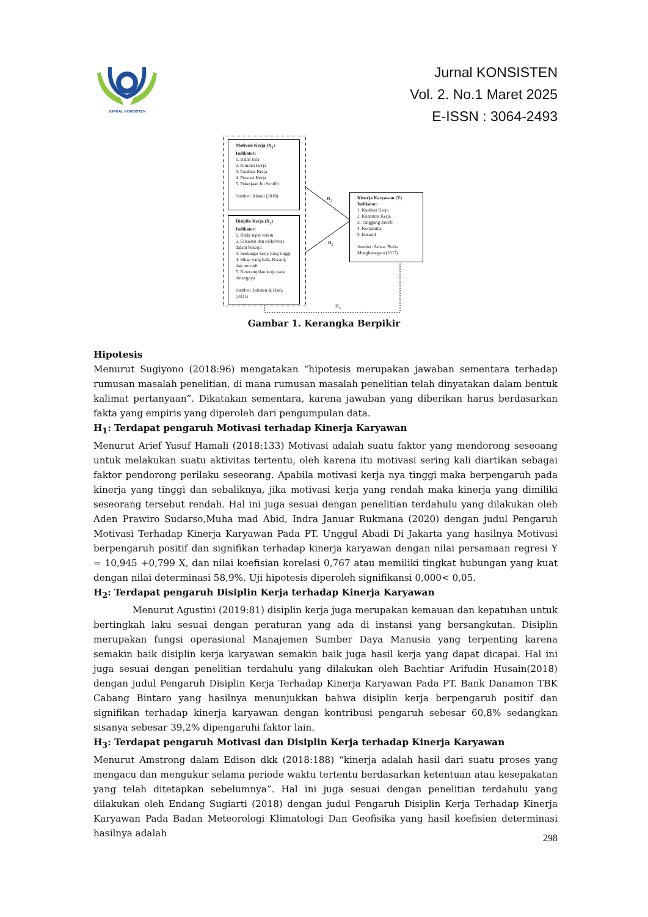JURNAL KONSISTEN
Jurnal KONSISTEN
Vol. 2. No.1 Maret 2025
E-ISSN : 3064-2493
Motivasi Kerja (X<sub>1</sub>)
Indikator:
1. Balas Jasa
2. Kondisi Kerja
3. Fasilitas Kerja
4. Prestasi Kerja
5. Pekerjaan Itu Sendiri
Sumber: Afandi (2018)
Disiplin Kerja (X<sub>2</sub>)
Indikator:
1. Hadir tepat waktu
2. Efisiensi dan efektivitas dalam bekerja
3. Semangat kerja yang tinggi
4. Sikap yang baik, Kreatif, dan inovatif
5. Keterampilan kerja pada bidangnya
Sumber: Jufrizen & Hadi, (2021)
Kinerja Karyawan (Y)
Indikator:
1. Kualitas Kerja
2. Kuantitas Kerja
3. Tanggung Jawab
4. Kerjasama
5. Inisiatif
Sumber: Anwar Prabu Mangkunegara (2017)
H<sub>1</sub>
H<sub>2</sub>
H<sub>3</sub>
Gambar 1. Kerangka Berpikir
Hipotesis
Menurut Sugiyono (2018:96) mengatakan “hipotesis merupakan jawaban sementara terhadap rumusan masalah penelitian, di mana rumusan masalah penelitian telah dinyatakan dalam bentuk kalimat pertanyaan”. Dikatakan sementara, karena jawaban yang diberikan harus berdasarkan fakta yang empiris yang diperoleh dari pengumpulan data.
H<sub>1</sub>: Terdapat pengaruh Motivasi terhadap Kinerja Karyawan
Menurut Arief Yusuf Hamali (2018:133) Motivasi adalah suatu faktor yang mendorong seseoang untuk melakukan suatu aktivitas tertentu, oleh karena itu motivasi sering kali diartikan sebagai faktor pendorong perilaku seseorang. Apabila motivasi kerja nya tinggi maka berpengaruh pada kinerja yang tinggi dan sebaliknya, jika motivasi kerja yang rendah maka kinerja yang dimiliki seseorang tersebut rendah. Hal ini juga sesuai dengan penelitian terdahulu yang dilakukan oleh Aden Prawiro Sudarso,Muha mad Abid, Indra Januar Rukmana (2020) dengan judul Pengaruh Motivasi Terhadap Kinerja Karyawan Pada PT. Unggul Abadi Di Jakarta yang hasilnya Motivasi berpengaruh positif dan signifikan terhadap kinerja karyawan dengan nilai persamaan regresi Y = 10,945 +0,799 X, dan nilai koefisian korelasi 0,767 atau memiliki tingkat hubungan yang kuat dengan nilai determinasi 58,9%. Uji hipotesis diperoleh signifikansi 0,000< 0,05.
H<sub>2</sub>: Terdapat pengaruh Disiplin Kerja terhadap Kinerja Karyawan
Menurut Agustini (2019:81) disiplin kerja juga merupakan kemauan dan kepatuhan untuk bertingkah laku sesuai dengan peraturan yang ada di instansi yang bersangkutan. Disiplin merupakan fungsi operasional Manajemen Sumber Daya Manusia yang terpenting karena semakin baik disiplin kerja karyawan semakin baik juga hasil kerja yang dapat dicapai. Hal ini juga sesuai dengan penelitian terdahulu yang dilakukan oleh Bachtiar Arifudin Husain(2018) dengan judul Pengaruh Disiplin Kerja Terhadap Kinerja Karyawan Pada PT. Bank Danamon TBK Cabang Bintaro yang hasilnya menunjukkan bahwa disiplin kerja berpengaruh positif dan signifikan terhadap kinerja karyawan dengan kontribusi pengaruh sebesar 60,8% sedangkan sisanya sebesar 39,2% dipengaruhi faktor lain.
H<sub>3</sub>: Terdapat pengaruh Motivasi dan Disiplin Kerja terhadap Kinerja Karyawan
Menurut Amstrong dalam Edison dkk (2018:188) “kinerja adalah hasil dari suatu proses yang mengacu dan mengukur selama periode waktu tertentu berdasarkan ketentuan atau kesepakatan yang telah ditetapkan sebelumnya”. Hal ini juga sesuai dengan penelitian terdahulu yang dilakukan oleh Endang Sugiarti (2018) dengan judul Pengaruh Disiplin Kerja Terhadap Kinerja Karyawan Pada Badan Meteorologi Klimatologi Dan Geofisika yang hasil koefisien determinasi hasilnya adalah
298